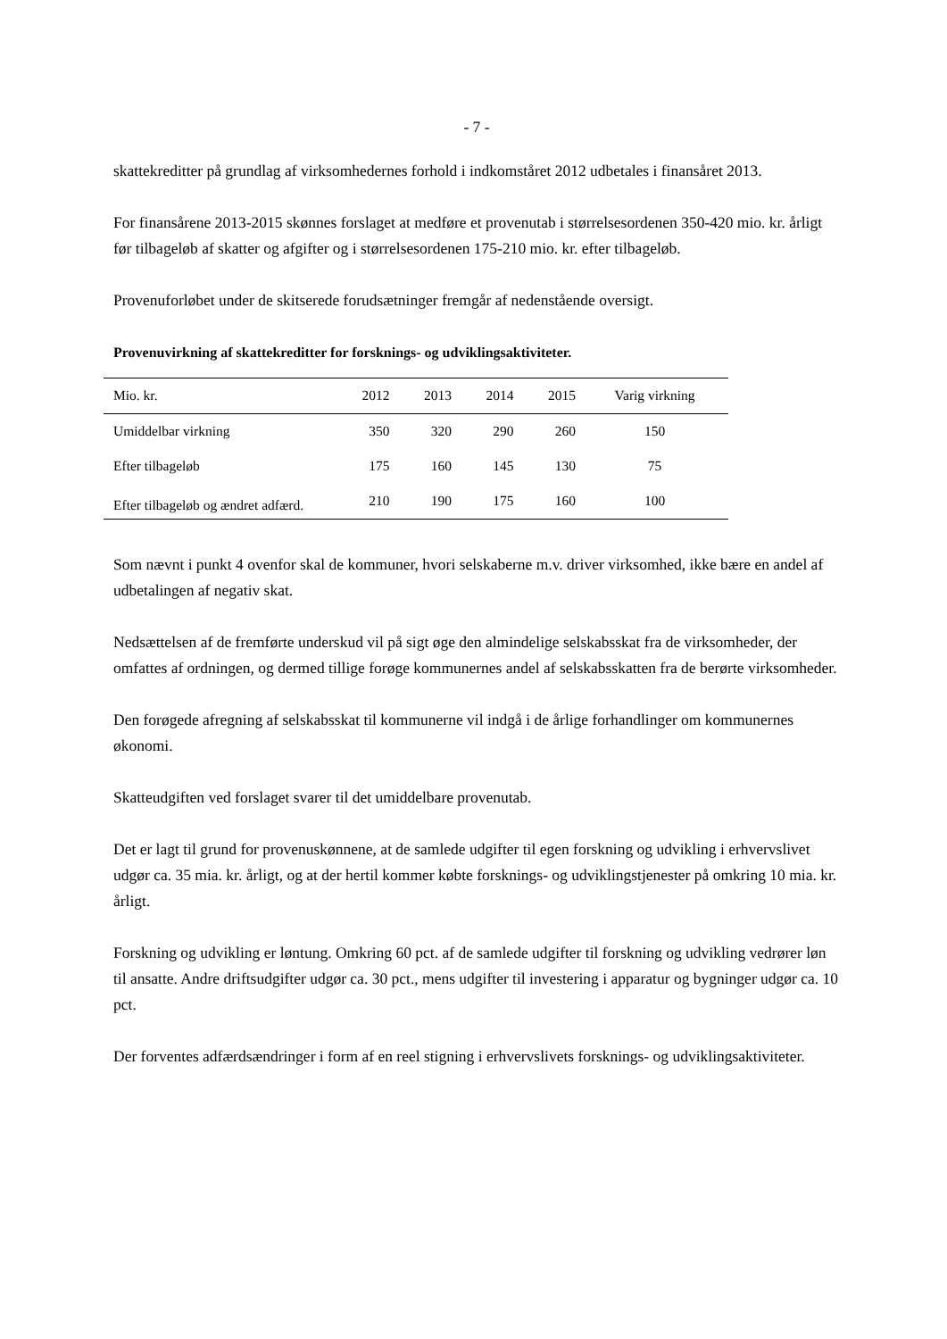- 7 -
skattekreditter på grundlag af virksomhedernes forhold i indkomståret 2012 udbetales i finansåret 2013.
For finansårene 2013-2015 skønnes forslaget at medføre et provenutab i størrelsesordenen 350-420 mio. kr. årligt før tilbageløb af skatter og afgifter og i størrelsesordenen 175-210 mio. kr. efter tilbageløb.
Provenuforløbet under de skitserede forudsætninger fremgår af nedenstående oversigt.
Provenuvirkning af skattekreditter for forsknings- og udviklingsaktiviteter.
| Mio. kr. | 2012 | 2013 | 2014 | 2015 | Varig virkning |
| --- | --- | --- | --- | --- | --- |
| Umiddelbar virkning | 350 | 320 | 290 | 260 | 150 |
| Efter tilbageløb | 175 | 160 | 145 | 130 | 75 |
| Efter tilbageløb og ændret adfærd. | 210 | 190 | 175 | 160 | 100 |
Som nævnt i punkt 4 ovenfor skal de kommuner, hvori selskaberne m.v. driver virksomhed, ikke bære en andel af udbetalingen af negativ skat.
Nedsættelsen af de fremførte underskud vil på sigt øge den almindelige selskabsskat fra de virksomheder, der omfattes af ordningen, og dermed tillige forøge kommunernes andel af selskabsskatten fra de berørte virksomheder.
Den forøgede afregning af selskabsskat til kommunerne vil indgå i de årlige forhandlinger om kommunernes økonomi.
Skatteudgiften ved forslaget svarer til det umiddelbare provenutab.
Det er lagt til grund for provenuskønnene, at de samlede udgifter til egen forskning og udvikling i erhvervslivet udgør ca. 35 mia. kr. årligt, og at der hertil kommer købte forsknings- og udviklingstjenester på omkring 10 mia. kr. årligt.
Forskning og udvikling er løntung. Omkring 60 pct. af de samlede udgifter til forskning og udvikling vedrører løn til ansatte. Andre driftsudgifter udgør ca. 30 pct., mens udgifter til investering i apparatur og bygninger udgør ca. 10 pct.
Der forventes adfærdsændringer i form af en reel stigning i erhvervslivets forsknings- og udviklingsaktiviteter.